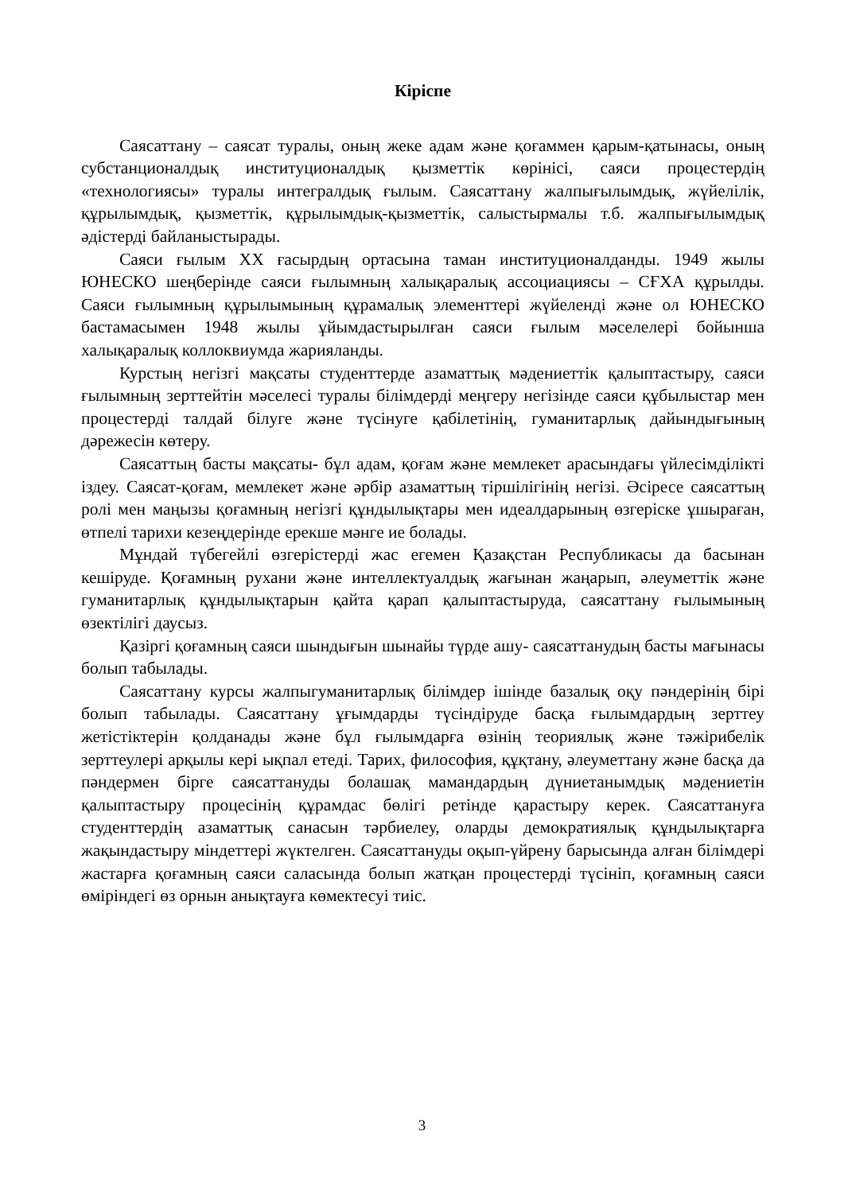Кіріспе
Саясаттану – саясат туралы, оның жеке адам және қоғаммен қарым-қатынасы, оның субстанционалдық институционалдық қызметтік көрінісі, саяси процестердің «технологиясы» туралы интегралдық ғылым. Саясаттану жалпығылымдық, жүйелілік, құрылымдық, қызметтік, құрылымдық-қызметтік, салыстырмалы т.б. жалпығылымдық әдістерді байланыстырады.
Саяси ғылым XX ғасырдың ортасына таман институционалданды. 1949 жылы ЮНЕСКО шеңберінде саяси ғылымның халықаралық ассоциациясы – СҒХА құрылды. Саяси ғылымның құрылымының құрамалық элементтері жүйеленді және ол ЮНЕСКО бастамасымен 1948 жылы ұйымдастырылған саяси ғылым мәселелері бойынша халықаралық коллоквиумда жарияланды.
Курстың негізгі мақсаты студенттерде азаматтық мәдениеттік қалыптастыру, саяси ғылымның зерттейтін мәселесі туралы білімдерді меңгеру негізінде саяси құбылыстар мен процестерді талдай білуге және түсінуге қабілетінің, гуманитарлық дайындығының дәрежесін көтеру.
Саясаттың басты мақсаты- бұл адам, қоғам және мемлекет арасындағы үйлесімділікті іздеу. Саясат-қоғам, мемлекет және әрбір азаматтың тіршілігінің негізі. Әсіресе саясаттың ролі мен маңызы қоғамның негізгі құндылықтары мен идеалдарының өзгеріске ұшыраған, өтпелі тарихи кезеңдерінде ерекше мәнге ие болады.
Мұндай түбегейлі өзгерістерді жас егемен Қазақстан Республикасы да басынан кешіруде. Қоғамның рухани және интеллектуалдық жағынан жаңарып, әлеуметтік және гуманитарлық құндылықтарын қайта қарап қалыптастыруда, саясаттану ғылымының өзектілігі даусыз.
Қазіргі қоғамның саяси шындығын шынайы түрде ашу- саясаттанудың басты мағынасы болып табылады.
Саясаттану курсы жалпыгуманитарлық білімдер ішінде базалық оқу пәндерінің бірі болып табылады. Саясаттану ұғымдарды түсіндіруде басқа ғылымдардың зерттеу жетістіктерін қолданады және бұл ғылымдарға өзінің теориялық және тәжірибелік зерттеулері арқылы кері ықпал етеді. Тарих, философия, құқтану, әлеуметтану және басқа да пәндермен бірге саясаттануды болашақ мамандардың дүниетанымдық мәдениетін қалыптастыру процесінің құрамдас бөлігі ретінде қарастыру керек. Саясаттануға студенттердің азаматтық санасын тәрбиелеу, оларды демократиялық құндылықтарға жақындастыру міндеттері жүктелген. Саясаттануды оқып-үйрену барысында алған білімдері жастарға қоғамның саяси саласында болып жатқан процестерді түсініп, қоғамның саяси өміріндегі өз орнын анықтауға көмектесуі тиіс.
3